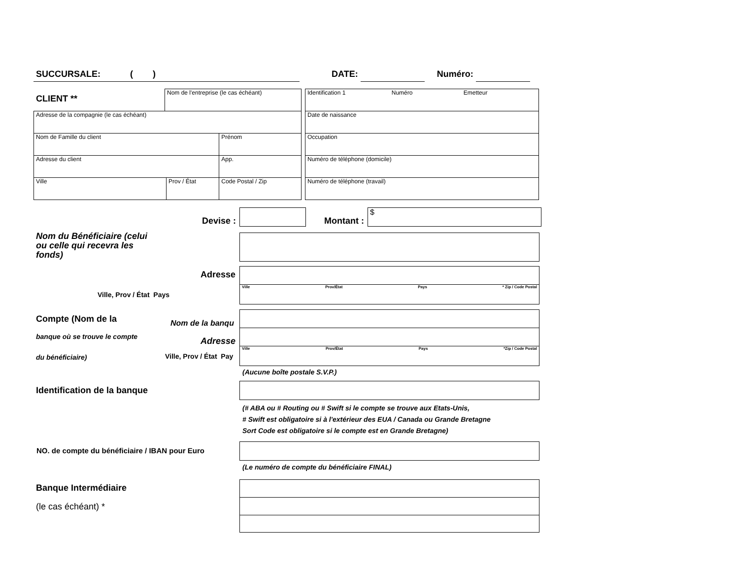SUCCURSALE: ( ) DATE: Numéro:
CLIENT **
| Nom de l'entreprise (le cas échéant) |
| Adresse de la compagnie (le cas échéant) | | |
| Nom de Famille du client | | Prénom |
| Adresse du client | | App. |
| Ville | Prov / État | Code Postal / Zip |
| Identification 1 Numéro Emetteur |
| Date de naissance |
| Occupation |
| Numéro de téléphone (domicile) |
| Numéro de téléphone (travail) |
Devise : Montant :
$
Nom du Bénéficiaire (celui ou celle qui recevra les fonds)
Adresse
Ville, Prov / État Pays
Ville Prov/État Pays * Zip / Code Postal
Compte (Nom de la
banque où se trouve le compte
du bénéficiaire)
Nom de la banqu
Adresse
Ville, Prov / État Pay
Ville Prov/État Pays *Zip / Code Postal
(Aucune boîte postale S.V.P.)
Identification de la banque
(# ABA ou # Routing ou # Swift si le compte se trouve aux Etats-Unis,
# Swift est obligatoire si à l'extérieur des EUA / Canada ou Grande Bretagne
Sort Code est obligatoire si le compte est en Grande Bretagne)
NO. de compte du bénéficiaire / IBAN pour Euro
(Le numéro de compte du bénéficiaire FINAL)
Banque Intermédiaire
(le cas échéant) *